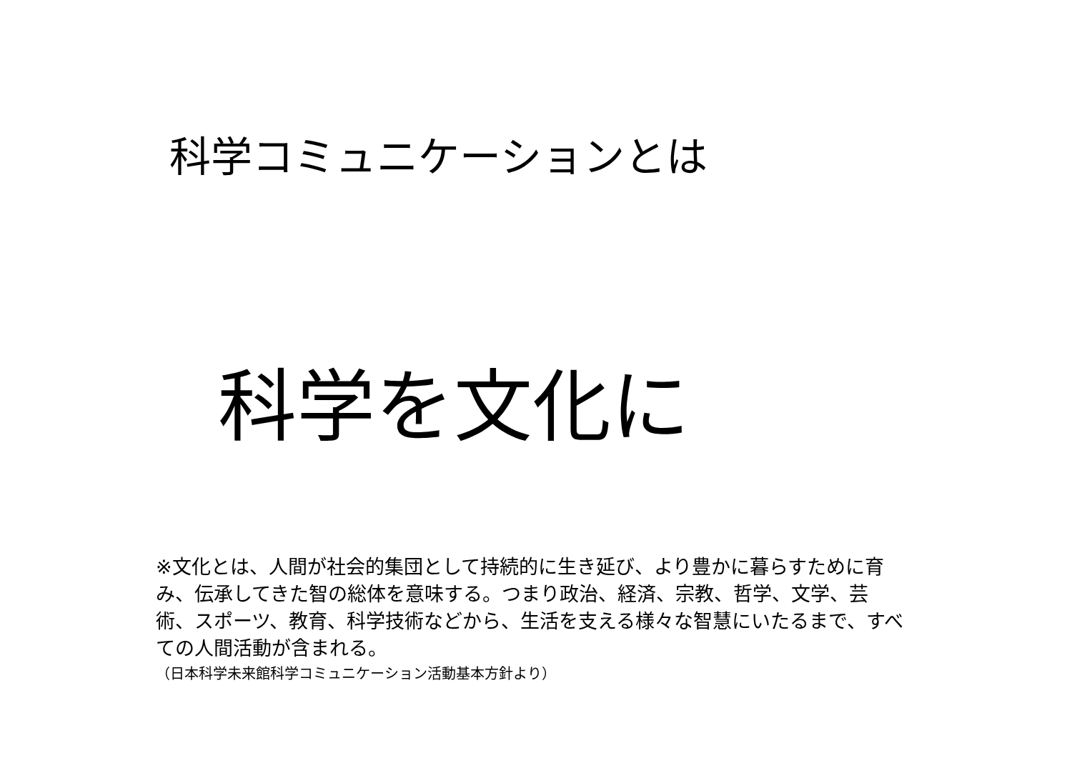科学コミュニケーションとは
科学を文化に
※文化とは、人間が社会的集団として持続的に生き延び、より豊かに暮らすために育み、伝承してきた智の総体を意味する。つまり政治、経済、宗教、哲学、文学、芸術、スポーツ、教育、科学技術などから、生活を支える様々な智慧にいたるまで、すべての人間活動が含まれる。
（日本科学未来館科学コミュニケーション活動基本方針より）